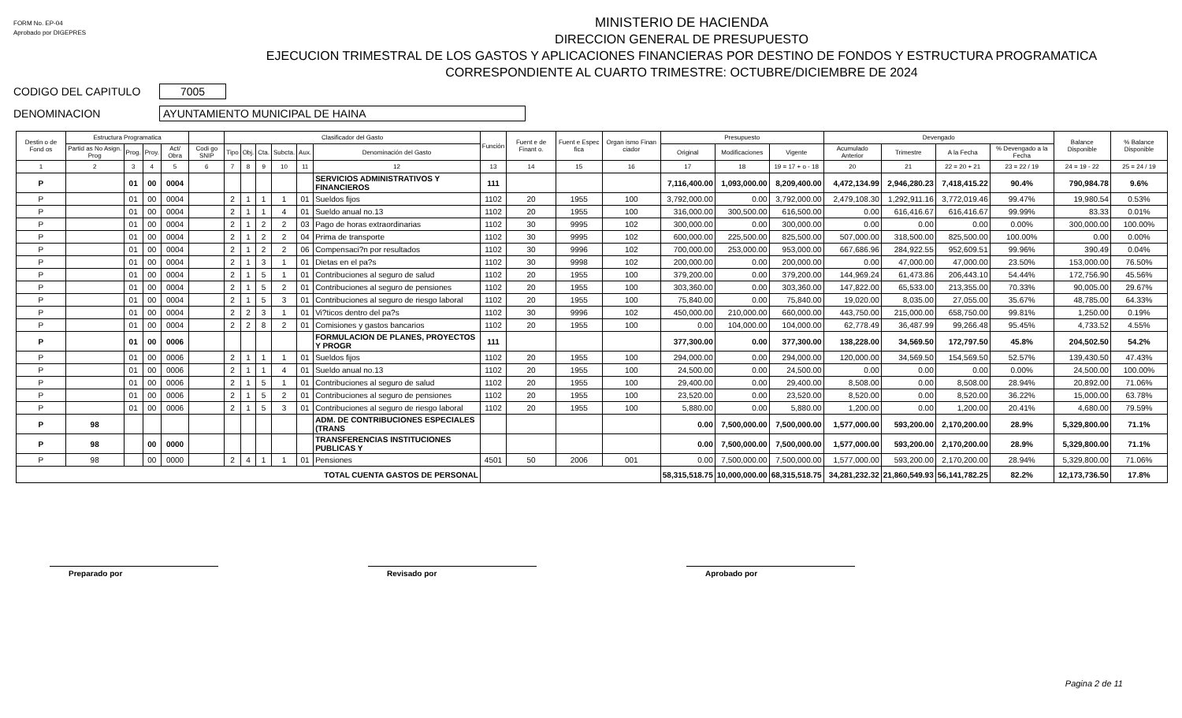FORM No. EP-04
Aprobado por DIGEPRES
MINISTERIO DE HACIENDA
DIRECCION GENERAL DE PRESUPUESTO
EJECUCION TRIMESTRAL DE LOS GASTOS Y APLICACIONES FINANCIERAS POR DESTINO DE FONDOS Y ESTRUCTURA PROGRAMATICA
CORRESPONDIENTE AL CUARTO TRIMESTRE: OCTUBRE/DICIEMBRE DE 2024
CODIGO DEL CAPITULO 7005
DENOMINACION AYUNTAMIENTO MUNICIPAL DE HAINA
| Destin o de Fond os | Estructura Programatica | | | | | Clasificador del Gasto | | | | | | Función | Fuent e de Finant o. | Fuent e Espec fica | Organ ismo Finan ciador | Presupuesto | | | Devengado | | | | Balance Disponible | % Balance Disponible |
| --- | --- | --- | --- | --- | --- | --- | --- | --- | --- | --- | --- | --- | --- | --- | --- | --- | --- | --- | --- | --- | --- | --- | --- | --- |
| | Partid as No Asign. Prog | Prog. | Proy. | Act/ Obra | Codi go SNIP | Tipo | Obj. | Cta. | Subcta. | Aux. | Denominación del Gasto | | | | | Original | Modificaciones | Vigente | Acumulado Anterior | Trimestre | A la Fecha | % Devengado a la Fecha | | |
| 1 | 2 | 3 | 4 | 5 | 6 | 7 | 8 | 9 | 10 | 11 | 12 | 13 | 14 | 15 | 16 | 17 | 18 | 19 = 17 + o - 18 | 20 | 21 | 22 = 20 + 21 | 23 = 22 / 19 | 24 = 19 - 22 | 25 = 24 / 19 |
| P | | 01 | 00 | 0004 | | | | | | | SERVICIOS ADMINISTRATIVOS Y FINANCIEROS | 111 | | | | 7,116,400.00 | 1,093,000.00 | 8,209,400.00 | 4,472,134.99 | 2,946,280.23 | 7,418,415.22 | 90.4% | 790,984.78 | 9.6% |
| P | | 01 | 00 | 0004 | | 2 | 1 | 1 | 1 | 01 | Sueldos fijos | 1102 | 20 | 1955 | 100 | 3,792,000.00 | 0.00 | 3,792,000.00 | 2,479,108.30 | 1,292,911.16 | 3,772,019.46 | 99.47% | 19,980.54 | 0.53% |
| P | | 01 | 00 | 0004 | | 2 | 1 | 1 | 4 | 01 | Sueldo anual no.13 | 1102 | 20 | 1955 | 100 | 316,000.00 | 300,500.00 | 616,500.00 | 0.00 | 616,416.67 | 616,416.67 | 99.99% | 83.33 | 0.01% |
| P | | 01 | 00 | 0004 | | 2 | 1 | 2 | 2 | 03 | Pago de horas extraordinarias | 1102 | 30 | 9995 | 102 | 300,000.00 | 0.00 | 300,000.00 | 0.00 | 0.00 | 0.00 | 0.00% | 300,000.00 | 100.00% |
| P | | 01 | 00 | 0004 | | 2 | 1 | 2 | 2 | 04 | Prima de transporte | 1102 | 30 | 9995 | 102 | 600,000.00 | 225,500.00 | 825,500.00 | 507,000.00 | 318,500.00 | 825,500.00 | 100.00% | 0.00 | 0.00% |
| P | | 01 | 00 | 0004 | | 2 | 1 | 2 | 2 | 06 | Compensaci?n por resultados | 1102 | 30 | 9996 | 102 | 700,000.00 | 253,000.00 | 953,000.00 | 667,686.96 | 284,922.55 | 952,609.51 | 99.96% | 390.49 | 0.04% |
| P | | 01 | 00 | 0004 | | 2 | 1 | 3 | 1 | 01 | Dietas en el pa?s | 1102 | 30 | 9998 | 102 | 200,000.00 | 0.00 | 200,000.00 | 0.00 | 47,000.00 | 47,000.00 | 23.50% | 153,000.00 | 76.50% |
| P | | 01 | 00 | 0004 | | 2 | 1 | 5 | 1 | 01 | Contribuciones al seguro de salud | 1102 | 20 | 1955 | 100 | 379,200.00 | 0.00 | 379,200.00 | 144,969.24 | 61,473.86 | 206,443.10 | 54.44% | 172,756.90 | 45.56% |
| P | | 01 | 00 | 0004 | | 2 | 1 | 5 | 2 | 01 | Contribuciones al seguro de pensiones | 1102 | 20 | 1955 | 100 | 303,360.00 | 0.00 | 303,360.00 | 147,822.00 | 65,533.00 | 213,355.00 | 70.33% | 90,005.00 | 29.67% |
| P | | 01 | 00 | 0004 | | 2 | 1 | 5 | 3 | 01 | Contribuciones al seguro de riesgo laboral | 1102 | 20 | 1955 | 100 | 75,840.00 | 0.00 | 75,840.00 | 19,020.00 | 8,035.00 | 27,055.00 | 35.67% | 48,785.00 | 64.33% |
| P | | 01 | 00 | 0004 | | 2 | 2 | 3 | 1 | 01 | Vi?ticos dentro del pa?s | 1102 | 30 | 9996 | 102 | 450,000.00 | 210,000.00 | 660,000.00 | 443,750.00 | 215,000.00 | 658,750.00 | 99.81% | 1,250.00 | 0.19% |
| P | | 01 | 00 | 0004 | | 2 | 2 | 8 | 2 | 01 | Comisiones y gastos bancarios | 1102 | 20 | 1955 | 100 | 0.00 | 104,000.00 | 104,000.00 | 62,778.49 | 36,487.99 | 99,266.48 | 95.45% | 4,733.52 | 4.55% |
| P | | 01 | 00 | 0006 | | | | | | | FORMULACION DE PLANES, PROYECTOS Y PROGR | 111 | | | | 377,300.00 | 0.00 | 377,300.00 | 138,228.00 | 34,569.50 | 172,797.50 | 45.8% | 204,502.50 | 54.2% |
| P | | 01 | 00 | 0006 | | 2 | 1 | 1 | 1 | 01 | Sueldos fijos | 1102 | 20 | 1955 | 100 | 294,000.00 | 0.00 | 294,000.00 | 120,000.00 | 34,569.50 | 154,569.50 | 52.57% | 139,430.50 | 47.43% |
| P | | 01 | 00 | 0006 | | 2 | 1 | 1 | 4 | 01 | Sueldo anual no.13 | 1102 | 20 | 1955 | 100 | 24,500.00 | 0.00 | 24,500.00 | 0.00 | 0.00 | 0.00 | 0.00% | 24,500.00 | 100.00% |
| P | | 01 | 00 | 0006 | | 2 | 1 | 5 | 1 | 01 | Contribuciones al seguro de salud | 1102 | 20 | 1955 | 100 | 29,400.00 | 0.00 | 29,400.00 | 8,508.00 | 0.00 | 8,508.00 | 28.94% | 20,892.00 | 71.06% |
| P | | 01 | 00 | 0006 | | 2 | 1 | 5 | 2 | 01 | Contribuciones al seguro de pensiones | 1102 | 20 | 1955 | 100 | 23,520.00 | 0.00 | 23,520.00 | 8,520.00 | 0.00 | 8,520.00 | 36.22% | 15,000.00 | 63.78% |
| P | | 01 | 00 | 0006 | | 2 | 1 | 5 | 3 | 01 | Contribuciones al seguro de riesgo laboral | 1102 | 20 | 1955 | 100 | 5,880.00 | 0.00 | 5,880.00 | 1,200.00 | 0.00 | 1,200.00 | 20.41% | 4,680.00 | 79.59% |
| P | 98 | | | | | | | | | | ADM. DE CONTRIBUCIONES ESPECIALES (TRANS | | | | | 0.00 | 7,500,000.00 | 7,500,000.00 | 1,577,000.00 | 593,200.00 | 2,170,200.00 | 28.9% | 5,329,800.00 | 71.1% |
| P | 98 | | 00 | 0000 | | | | | | | TRANSFERENCIAS INSTITUCIONES PUBLICAS Y | | | | | 0.00 | 7,500,000.00 | 7,500,000.00 | 1,577,000.00 | 593,200.00 | 2,170,200.00 | 28.9% | 5,329,800.00 | 71.1% |
| P | 98 | | 00 | 0000 | | 2 | 4 | 1 | 1 | 01 | Pensiones | 4501 | 50 | 2006 | 001 | 0.00 | 7,500,000.00 | 7,500,000.00 | 1,577,000.00 | 593,200.00 | 2,170,200.00 | 28.94% | 5,329,800.00 | 71.06% |
| TOTAL CUENTA GASTOS DE PERSONAL | | | | | | | | | | | | | | | | 58,315,518.75 | 10,000,000.00 | 68,315,518.75 | 34,281,232.32 | 21,860,549.93 | 56,141,782.25 | 82.2% | 12,173,736.50 | 17.8% |
Preparado por Revisado por Aprobado por
Pagina 2 de 11